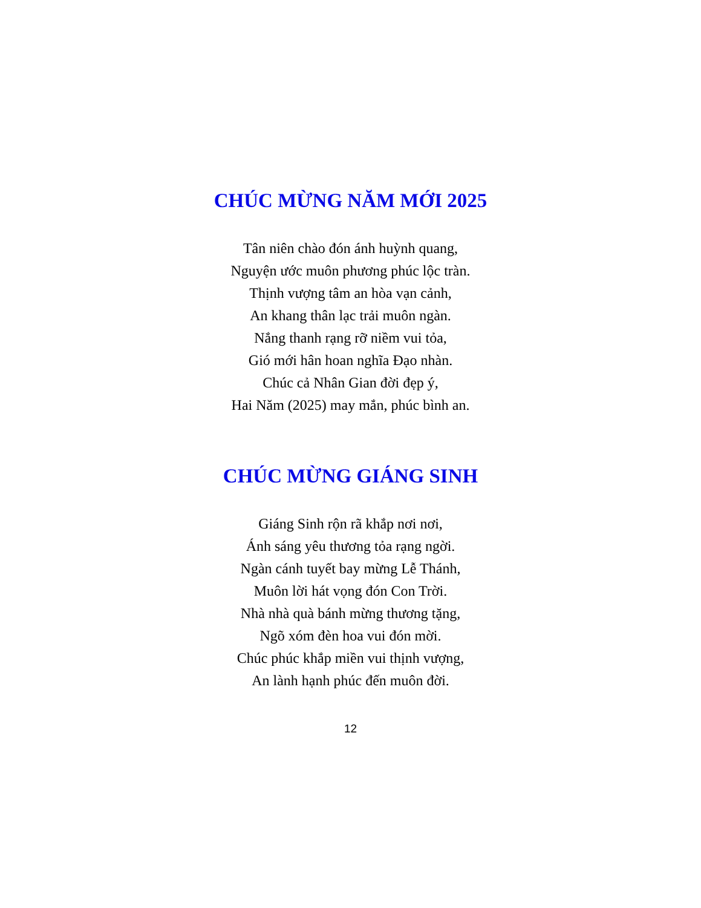CHÚC MỪNG NĂM MỚI 2025
Tân niên chào đón ánh huỳnh quang,
Nguyện ước muôn phương phúc lộc tràn.
Thịnh vượng tâm an hòa vạn cảnh,
An khang thân lạc trải muôn ngàn.
Nắng thanh rạng rỡ niềm vui tỏa,
Gió mới hân hoan nghĩa Đạo nhàn.
Chúc cả Nhân Gian đời đẹp ý,
Hai Năm (2025) may mắn, phúc bình an.
CHÚC MỪNG GIÁNG SINH
Giáng Sinh rộn rã khắp nơi nơi,
Ánh sáng yêu thương tỏa rạng ngời.
Ngàn cánh tuyết bay mừng Lễ Thánh,
Muôn lời hát vọng đón Con Trời.
Nhà nhà quà bánh mừng thương tặng,
Ngõ xóm đèn hoa vui đón mời.
Chúc phúc khắp miền vui thịnh vượng,
An lành hạnh phúc đến muôn đời.
12